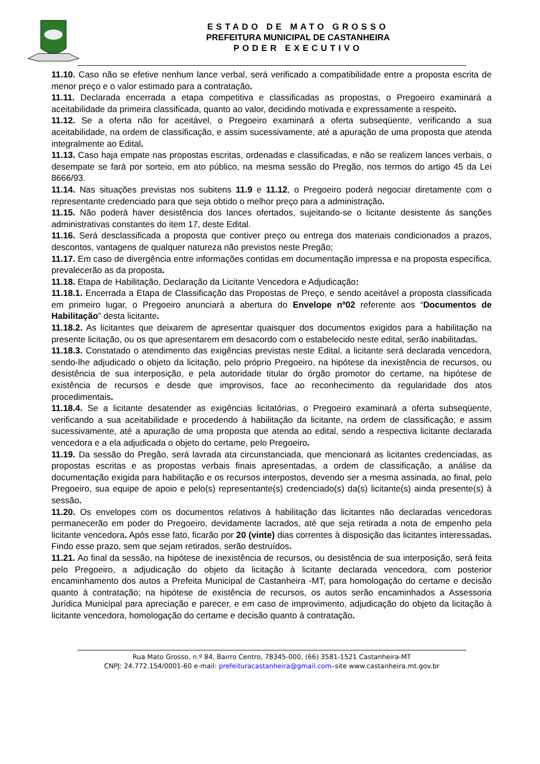ESTADO DE MATO GROSSO
PREFEITURA MUNICIPAL DE CASTANHEIRA
PODER EXECUTIVO
11.10. Caso não se efetive nenhum lance verbal, será verificado a compatibilidade entre a proposta escrita de menor preço e o valor estimado para a contratação.
11.11. Declarada encerrada a etapa competitiva e classificadas as propostas, o Pregoeiro examinará a aceitabilidade da primeira classificada, quanto ao valor, decidindo motivada e expressamente a respeito.
11.12. Se a oferta não for aceitável, o Pregoeiro examinará a oferta subseqüente, verificando a sua aceitabilidade, na ordem de classificação, e assim sucessivamente, até a apuração de uma proposta que atenda integralmente ao Edital.
11.13. Caso haja empate nas propostas escritas, ordenadas e classificadas, e não se realizem lances verbais, o desempate se fará por sorteio, em ato público, na mesma sessão do Pregão, nos termos do artigo 45 da Lei 8666/93.
11.14. Nas situações previstas nos subitens 11.9 e 11.12, o Pregoeiro poderá negociar diretamente com o representante credenciado para que seja obtido o melhor preço para a administração.
11.15. Não poderá haver desistência dos lances ofertados, sujeitando-se o licitante desistente ás sanções administrativas constantes do item 17, deste Edital.
11.16. Será desclassificada a proposta que contiver preço ou entrega dos materiais condicionados a prazos, descontos, vantagens de qualquer natureza não previstos neste Pregão;
11.17. Em caso de divergência entre informações contidas em documentação impressa e na proposta específica, prevalecerão as da proposta.
11.18. Etapa de Habilitação, Declaração da Licitante Vencedora e Adjudicação:
11.18.1. Encerrada a Etapa de Classificação das Propostas de Preço, e sendo aceitável a proposta classificada em primeiro lugar, o Pregoeiro anunciará a abertura do Envelope nº02 referente aos “Documentos de Habilitação” desta licitante.
11.18.2. As licitantes que deixarem de apresentar quaisquer dos documentos exigidos para a habilitação na presente licitação, ou os que apresentarem em desacordo com o estabelecido neste edital, serão inabilitadas.
11.18.3. Constatado o atendimento das exigências previstas neste Edital, a licitante será declarada vencedora, sendo-lhe adjudicado o objeto da licitação, pelo próprio Pregoeiro, na hipótese da inexistência de recursos, ou desistência de sua interposição, e pela autoridade titular do órgão promotor do certame, na hipótese de existência de recursos e desde que improvisos, face ao reconhecimento da regularidade dos atos procedimentais.
11.18.4. Se a licitante desatender as exigências licitatórias, o Pregoeiro examinará a oferta subseqüente, verificando a sua aceitabilidade e procedendo à habilitação da licitante, na ordem de classificação, e assim sucessivamente, até a apuração de uma proposta que atenda ao edital, sendo a respectiva licitante declarada vencedora e a ela adjudicada o objeto do certame, pelo Pregoeiro.
11.19. Da sessão do Pregão, será lavrada ata circunstanciada, que mencionará as licitantes credenciadas, as propostas escritas e as propostas verbais finais apresentadas, a ordem de classificação, a análise da documentação exigida para habilitação e os recursos interpostos, devendo ser a mesma assinada, ao final, pelo Pregoeiro, sua equipe de apoio e pelo(s) representante(s) credenciado(s) da(s) licitante(s) ainda presente(s) à sessão.
11.20. Os envelopes com os documentos relativos à habilitação das licitantes não declaradas vencedoras permanecerão em poder do Pregoeiro, devidamente lacrados, até que seja retirada a nota de empenho pela licitante vencedora. Após esse fato, ficarão por 20 (vinte) dias correntes à disposição das licitantes interessadas. Findo esse prazo, sem que sejam retirados, serão destruídos.
11.21. Ao final da sessão, na hipótese de inexistência de recursos, ou desistência de sua interposição, será feita pelo Pregoeiro, a adjudicação do objeto da licitação à licitante declarada vencedora, com posterior encaminhamento dos autos a Prefeita Municipal de Castanheira -MT, para homologação do certame e decisão quanto à contratação; na hipótese de existência de recursos, os autos serão encaminhados a Assessoria Jurídica Municipal para apreciação e parecer, e em caso de improvimento, adjudicação do objeto da licitação à licitante vencedora, homologação do certame e decisão quanto à contratação.
Rua Mato Grosso, n.º 84, Bairro Centro, 78345-000, (66) 3581-1521 Castanheira-MT
CNPJ: 24.772.154/0001-60 e-mail: prefeituracastanheira@gmail.com–site www.castanheira.mt.gov.br